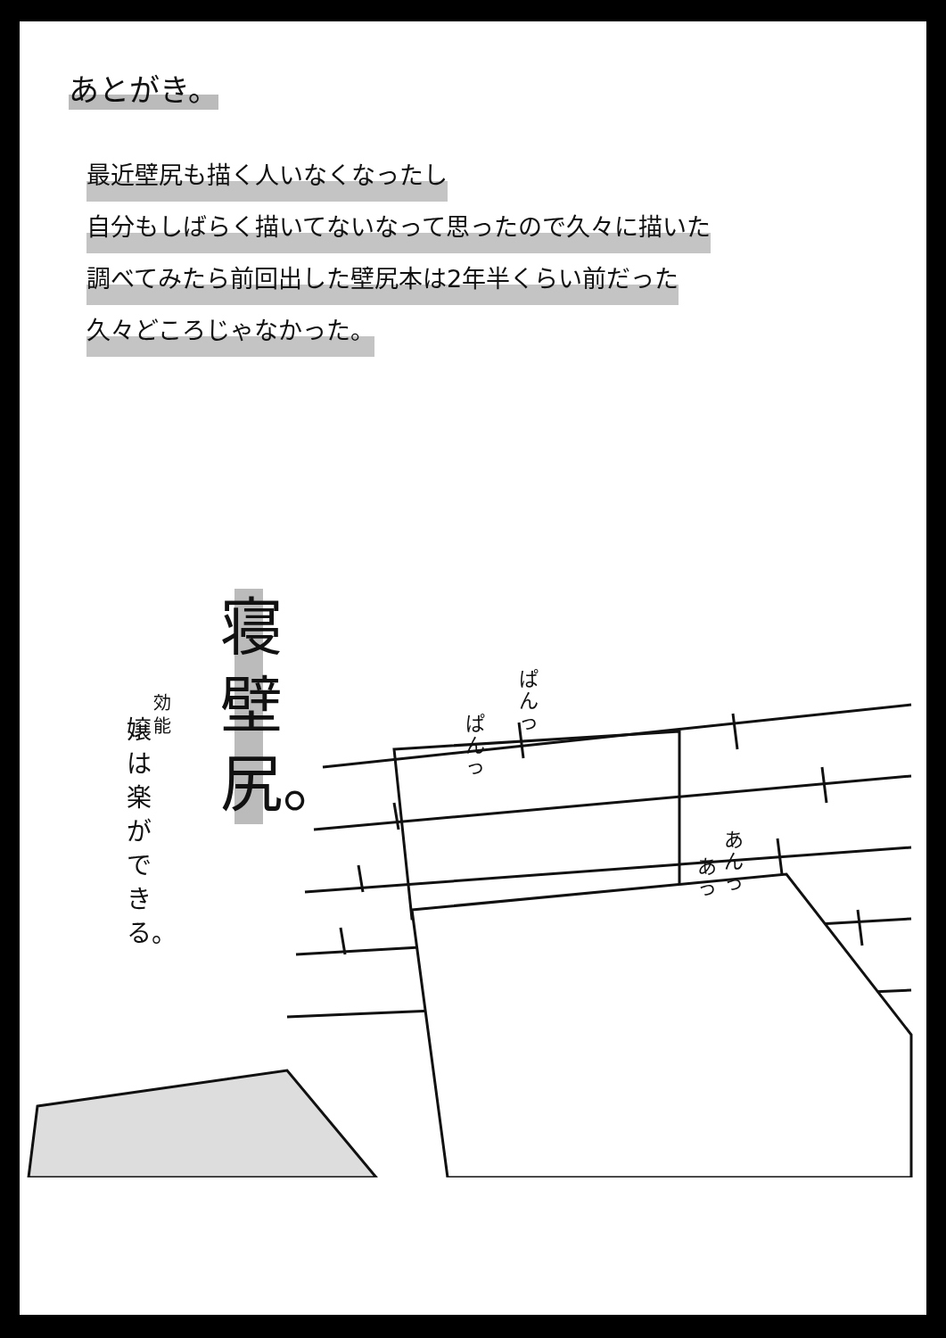あとがき。
最近壁尻も描く人いなくなったし
自分もしばらく描いてないなって思ったので久々に描いた
調べてみたら前回出した壁尻本は2年半くらい前だった
久々どころじゃなかった。
寝壁尻。
効能
嬢は楽ができる。
ぱんっ
ぱんっ
あんっ
あっ